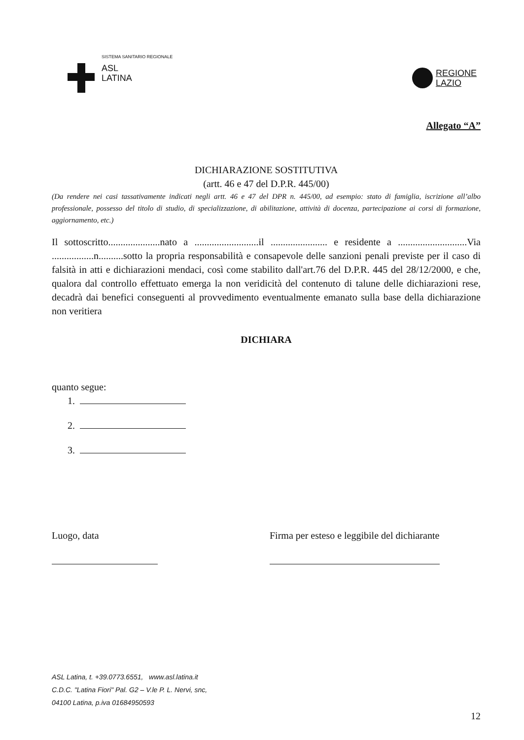SISTEMA SANITARIO REGIONALE
ASL
LATINA
REGIONE
LAZIO
Allegato “A”
DICHIARAZIONE SOSTITUTIVA
(artt. 46 e 47 del D.P.R. 445/00)
(Da rendere nei casi tassativamente indicati negli artt. 46 e 47 del DPR n. 445/00, ad esempio: stato di famiglia, iscrizione all’albo professionale, possesso del titolo di studio, di specializzazione, di abilitazione, attività di docenza, partecipazione ai corsi di formazione, aggiornamento, etc.)
Il sottoscritto.....................nato a ..........................il ....................... e residente a ............................Via .................n..........sotto la propria responsabilità e consapevole delle sanzioni penali previste per il caso di falsità in atti e dichiarazioni mendaci, così come stabilito dall'art.76 del D.P.R. 445 del 28/12/2000, e che, qualora dal controllo effettuato emerga la non veridicità del contenuto di talune delle dichiarazioni rese, decadrà dai benefici conseguenti al provvedimento eventualmente emanato sulla base della dichiarazione non veritiera
DICHIARA
quanto segue:
1.
2.
3.
Luogo, data Firma per esteso e leggibile del dichiarante
ASL Latina, t. +39.0773.6551, www.asl.latina.it
C.D.C. "Latina Fiori" Pal. G2 – V.le P. L. Nervi, snc,
04100 Latina, p.iva 01684950593
12